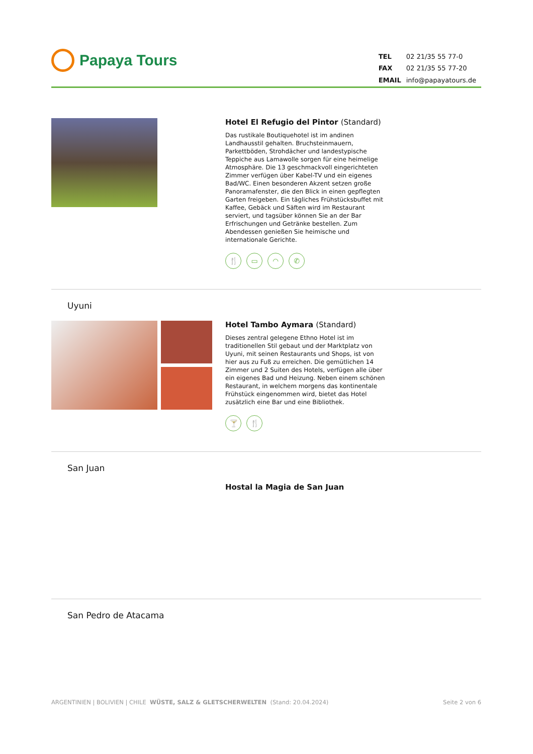Papaya Tours
| TEL | 02 21/35 55 77-0 |
| FAX | 02 21/35 55 77-20 |
| EMAIL | info@papayatours.de |
Hotel El Refugio del Pintor (Standard)
Das rustikale Boutiquehotel ist im andinen Landhausstil gehalten. Bruchsteinmauern, Parkettböden, Strohdächer und landestypische Teppiche aus Lamawolle sorgen für eine heimelige Atmosphäre. Die 13 geschmackvoll eingerichteten Zimmer verfügen über Kabel-TV und ein eigenes Bad/WC. Einen besonderen Akzent setzen große Panoramafenster, die den Blick in einen gepflegten Garten freigeben. Ein tägliches Frühstücksbuffet mit Kaffee, Gebäck und Säften wird im Restaurant serviert, und tagsüber können Sie an der Bar Erfrischungen und Getränke bestellen. Zum Abendessen genießen Sie heimische und internationale Gerichte.
🍴 ▭ ◠ ✆
Uyuni
Hotel Tambo Aymara (Standard)
Dieses zentral gelegene Ethno Hotel ist im traditionellen Stil gebaut und der Marktplatz von Uyuni, mit seinen Restaurants und Shops, ist von hier aus zu Fuß zu erreichen. Die gemütlichen 14 Zimmer und 2 Suiten des Hotels, verfügen alle über ein eigenes Bad und Heizung. Neben einem schönen Restaurant, in welchem morgens das kontinentale Frühstück eingenommen wird, bietet das Hotel zusätzlich eine Bar und eine Bibliothek.
🍸 🍴
San Juan
Hostal la Magia de San Juan
San Pedro de Atacama
ARGENTINIEN | BOLIVIEN | CHILE WÜSTE, SALZ & GLETSCHERWELTEN (Stand: 20.04.2024)
Seite 2 von 6